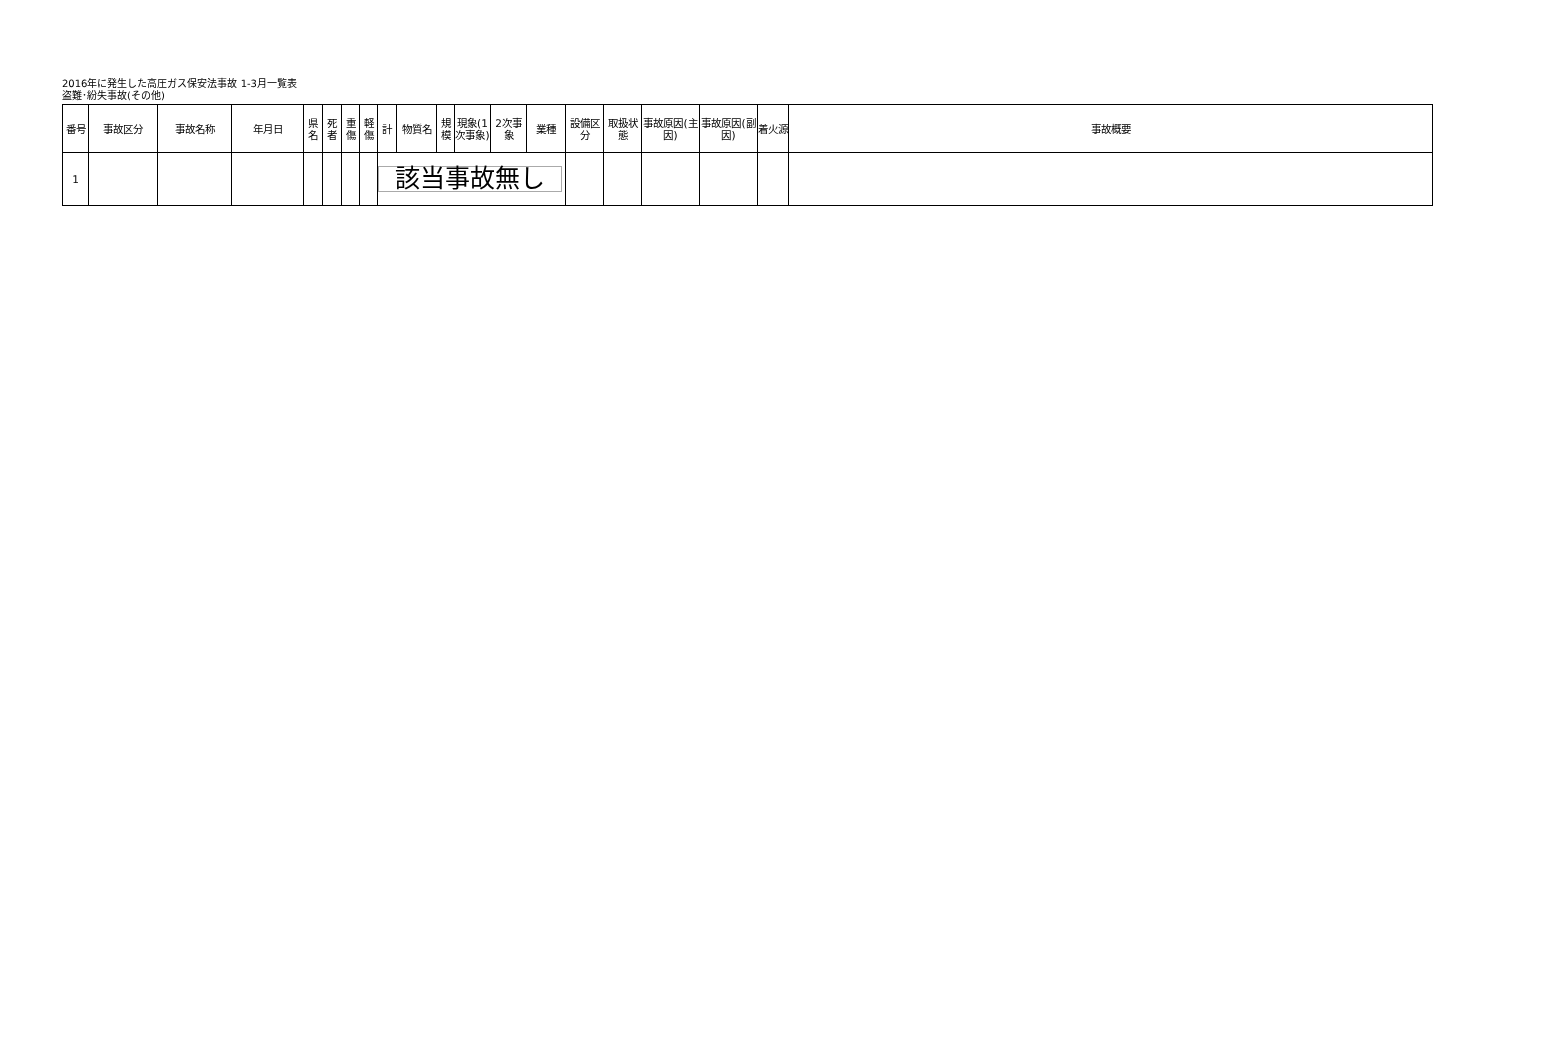2016年に発生した高圧ガス保安法事故 1-3月一覧表
盗難･紛失事故(その他)
| 番号 | 事故区分 | 事故名称 | 年月日 | 県名 | 死者 | 重傷 | 軽傷 | 計 | 物質名 | 規模 | 現象(1次事象) | 2次事象 | 業種 | 設備区分 | 取扱状態 | 事故原因(主因) | 事故原因(副因) | 着火源 | 事故概要 |
| --- | --- | --- | --- | --- | --- | --- | --- | --- | --- | --- | --- | --- | --- | --- | --- | --- | --- | --- | --- |
| 1 | | | | | | | | 該当事故無し | | | | | | | | | | | |